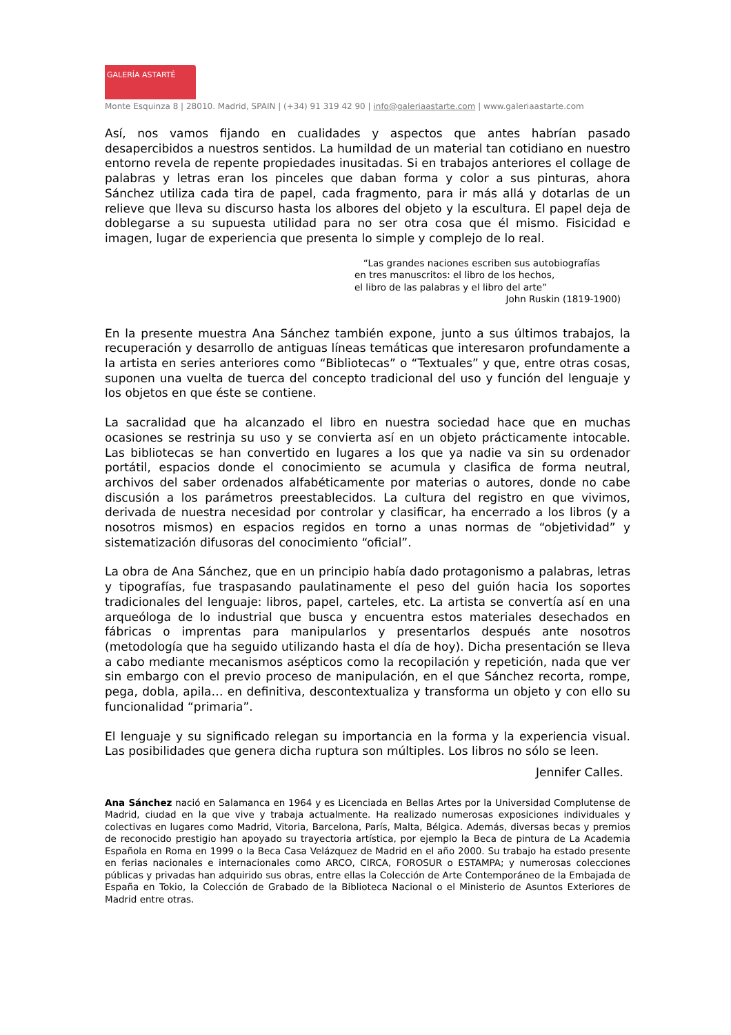GALERÍA ASTARTÉ
Monte Esquinza 8 | 28010. Madrid, SPAIN | (+34) 91 319 42 90 | info@galeriaastarte.com | www.galeriaastarte.com
Así, nos vamos fijando en cualidades y aspectos que antes habrían pasado desapercibidos a nuestros sentidos. La humildad de un material tan cotidiano en nuestro entorno revela de repente propiedades inusitadas. Si en trabajos anteriores el collage de palabras y letras eran los pinceles que daban forma y color a sus pinturas, ahora Sánchez utiliza cada tira de papel, cada fragmento, para ir más allá y dotarlas de un relieve que lleva su discurso hasta los albores del objeto y la escultura. El papel deja de doblegarse a su supuesta utilidad para no ser otra cosa que él mismo. Fisicidad e imagen, lugar de experiencia que presenta lo simple y complejo de lo real.
“Las grandes naciones escriben sus autobiografías
en tres manuscritos: el libro de los hechos,
el libro de las palabras y el libro del arte”
John Ruskin (1819-1900)
En la presente muestra Ana Sánchez también expone, junto a sus últimos trabajos, la recuperación y desarrollo de antiguas líneas temáticas que interesaron profundamente a la artista en series anteriores como “Bibliotecas” o “Textuales” y que, entre otras cosas, suponen una vuelta de tuerca del concepto tradicional del uso y función del lenguaje y los objetos en que éste se contiene.
La sacralidad que ha alcanzado el libro en nuestra sociedad hace que en muchas ocasiones se restrinja su uso y se convierta así en un objeto prácticamente intocable. Las bibliotecas se han convertido en lugares a los que ya nadie va sin su ordenador portátil, espacios donde el conocimiento se acumula y clasifica de forma neutral, archivos del saber ordenados alfabéticamente por materias o autores, donde no cabe discusión a los parámetros preestablecidos. La cultura del registro en que vivimos, derivada de nuestra necesidad por controlar y clasificar, ha encerrado a los libros (y a nosotros mismos) en espacios regidos en torno a unas normas de “objetividad” y sistematización difusoras del conocimiento “oficial”.
La obra de Ana Sánchez, que en un principio había dado protagonismo a palabras, letras y tipografías, fue traspasando paulatinamente el peso del guión hacia los soportes tradicionales del lenguaje: libros, papel, carteles, etc. La artista se convertía así en una arqueóloga de lo industrial que busca y encuentra estos materiales desechados en fábricas o imprentas para manipularlos y presentarlos después ante nosotros (metodología que ha seguido utilizando hasta el día de hoy). Dicha presentación se lleva a cabo mediante mecanismos asépticos como la recopilación y repetición, nada que ver sin embargo con el previo proceso de manipulación, en el que Sánchez recorta, rompe, pega, dobla, apila… en definitiva, descontextualiza y transforma un objeto y con ello su funcionalidad “primaria”.
El lenguaje y su significado relegan su importancia en la forma y la experiencia visual. Las posibilidades que genera dicha ruptura son múltiples. Los libros no sólo se leen.
Jennifer Calles.
Ana Sánchez nació en Salamanca en 1964 y es Licenciada en Bellas Artes por la Universidad Complutense de Madrid, ciudad en la que vive y trabaja actualmente. Ha realizado numerosas exposiciones individuales y colectivas en lugares como Madrid, Vitoria, Barcelona, París, Malta, Bélgica. Además, diversas becas y premios de reconocido prestigio han apoyado su trayectoria artística, por ejemplo la Beca de pintura de La Academia Española en Roma en 1999 o la Beca Casa Velázquez de Madrid en el año 2000. Su trabajo ha estado presente en ferias nacionales e internacionales como ARCO, CIRCA, FOROSUR o ESTAMPA; y numerosas colecciones públicas y privadas han adquirido sus obras, entre ellas la Colección de Arte Contemporáneo de la Embajada de España en Tokio, la Colección de Grabado de la Biblioteca Nacional o el Ministerio de Asuntos Exteriores de Madrid entre otras.